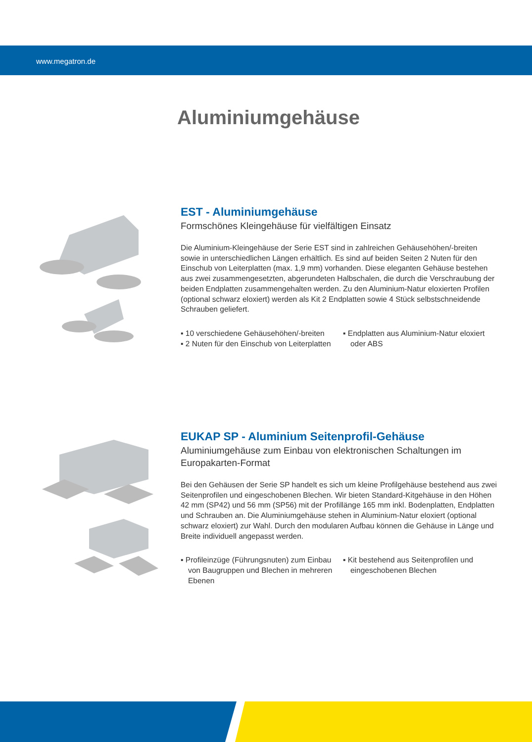www.megatron.de
Aluminiumgehäuse
EST - Aluminiumgehäuse
Formschönes Kleingehäuse für vielfältigen Einsatz
Die Aluminium-Kleingehäuse der Serie EST sind in zahlreichen Gehäusehöhen/-breiten sowie in unterschiedlichen Längen erhältlich. Es sind auf beiden Seiten 2 Nuten für den Einschub von Leiterplatten (max. 1,9 mm) vorhanden. Diese eleganten Gehäuse bestehen aus zwei zusammengesetzten, abgerundeten Halbschalen, die durch die Verschraubung der beiden Endplatten zusammengehalten werden. Zu den Aluminium-Natur eloxierten Profilen (optional schwarz eloxiert) werden als Kit 2 Endplatten sowie 4 Stück selbstschneidende Schrauben geliefert.
▪ 10 verschiedene Gehäusehöhen/-breiten
▪ 2 Nuten für den Einschub von Leiterplatten
▪ Endplatten aus Aluminium-Natur eloxiert oder ABS
EUKAP SP - Aluminium Seitenprofil-Gehäuse
Aluminiumgehäuse zum Einbau von elektronischen Schaltungen im Europakarten-Format
Bei den Gehäusen der Serie SP handelt es sich um kleine Profilgehäuse bestehend aus zwei Seitenprofilen und eingeschobenen Blechen. Wir bieten Standard-Kitgehäuse in den Höhen 42 mm (SP42) und 56 mm (SP56) mit der Profillänge 165 mm inkl. Bodenplatten, Endplatten und Schrauben an. Die Aluminiumgehäuse stehen in Aluminium-Natur eloxiert (optional schwarz eloxiert) zur Wahl. Durch den modularen Aufbau können die Gehäuse in Länge und Breite individuell angepasst werden.
▪ Profileinzüge (Führungsnuten) zum Einbau von Baugruppen und Blechen in mehreren Ebenen
▪ Kit bestehend aus Seitenprofilen und eingeschobenen Blechen